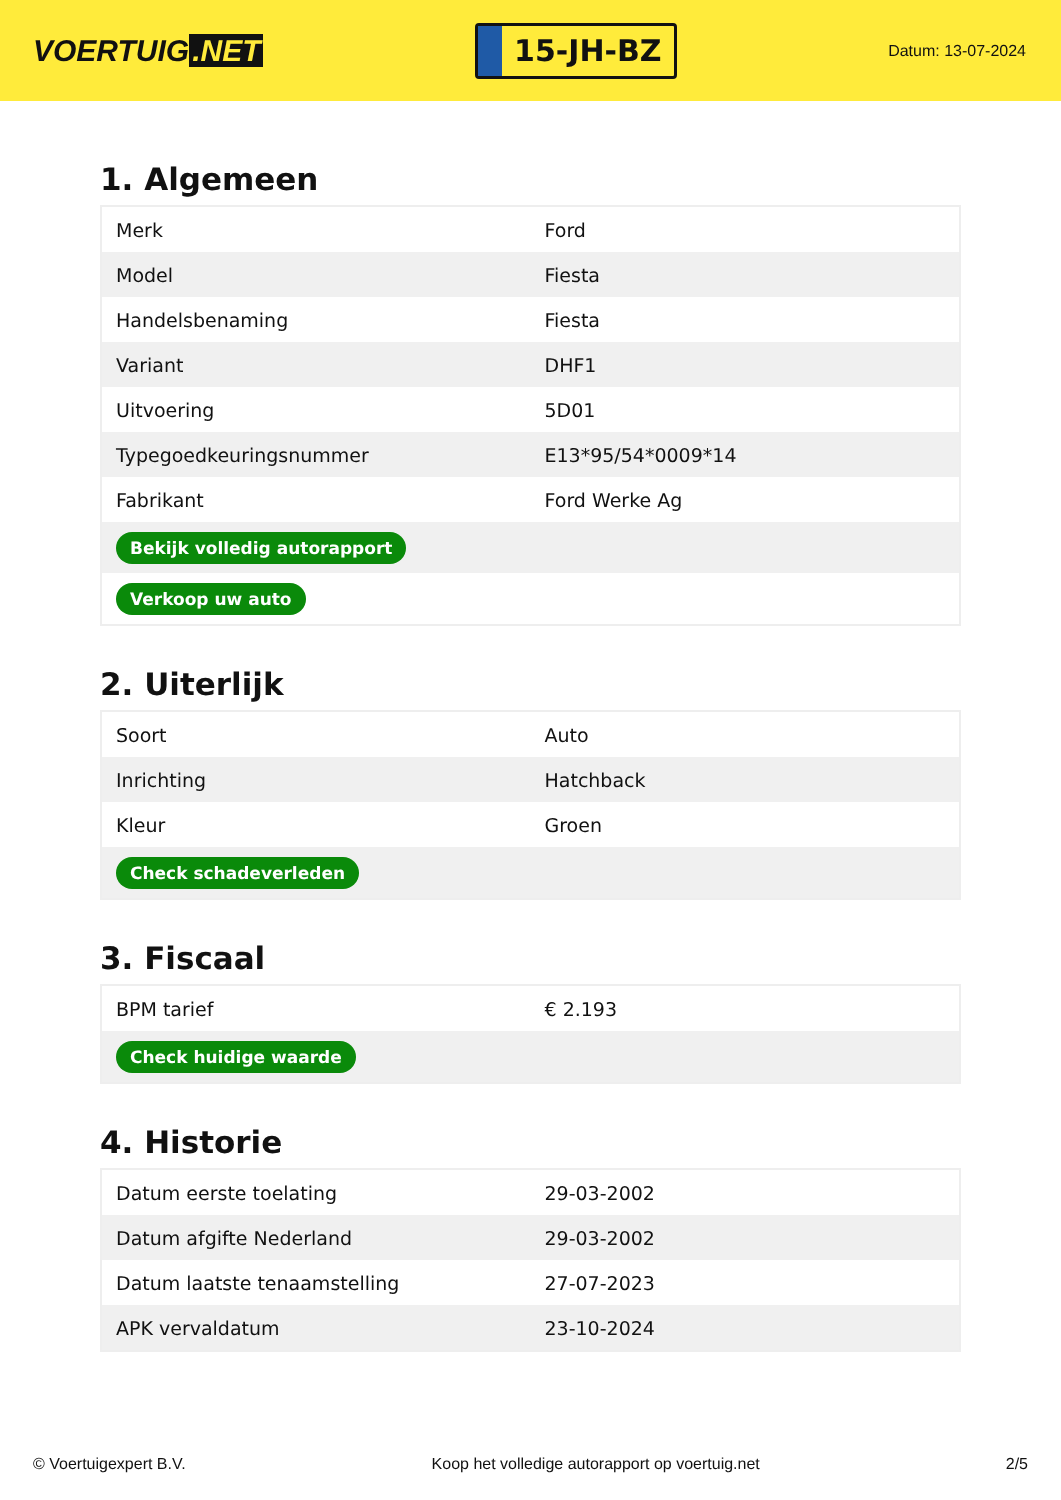VOERTUIG.NET
15-JH-BZ
Datum: 13-07-2024
1. Algemeen
| Merk | Ford |
| Model | Fiesta |
| Handelsbenaming | Fiesta |
| Variant | DHF1 |
| Uitvoering | 5D01 |
| Typegoedkeuringsnummer | E13*95/54*0009*14 |
| Fabrikant | Ford Werke Ag |
| Bekijk volledig autorapport | |
| Verkoop uw auto | |
2. Uiterlijk
| Soort | Auto |
| Inrichting | Hatchback |
| Kleur | Groen |
| Check schadeverleden | |
3. Fiscaal
| BPM tarief | € 2.193 |
| Check huidige waarde | |
4. Historie
| Datum eerste toelating | 29-03-2002 |
| Datum afgifte Nederland | 29-03-2002 |
| Datum laatste tenaamstelling | 27-07-2023 |
| APK vervaldatum | 23-10-2024 |
© Voertuigexpert B.V. Koop het volledige autorapport op voertuig.net 2/5